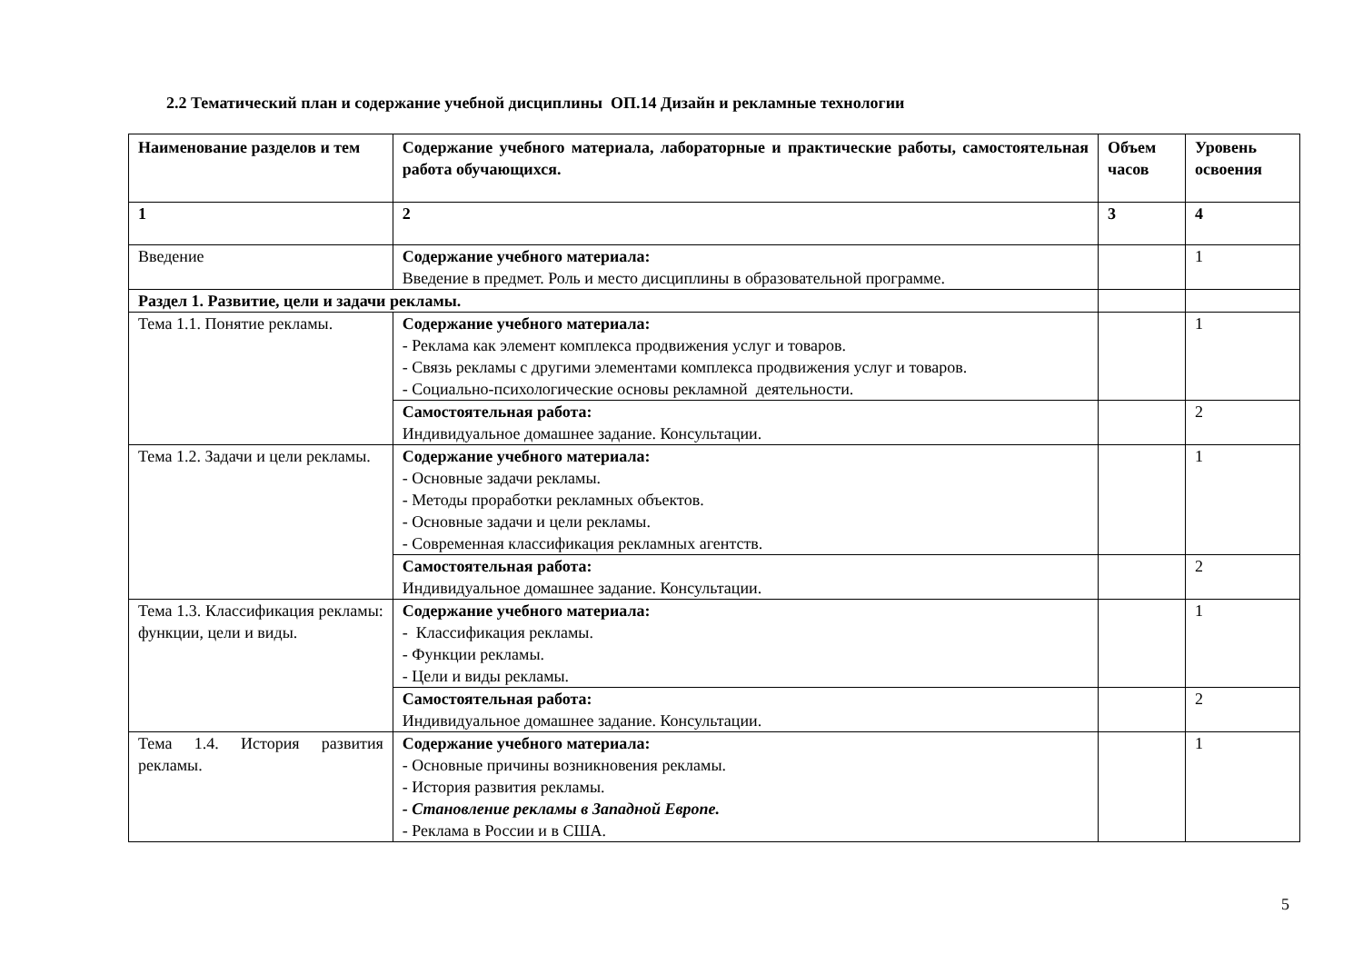2.2 Тематический план и содержание учебной дисциплины ОП.14 Дизайн и рекламные технологии
| Наименование разделов и тем | Содержание учебного материала, лабораторные и практические работы, самостоятельная работа обучающихся. | Объем часов | Уровень освоения |
| --- | --- | --- | --- |
| 1 | 2 | 3 | 4 |
| Введение | Содержание учебного материала: Введение в предмет. Роль и место дисциплины в образовательной программе. | | 1 |
| Раздел 1. Развитие, цели и задачи рекламы. | | | |
| Тема 1.1. Понятие рекламы. | Содержание учебного материала: - Реклама как элемент комплекса продвижения услуг и товаров. - Связь рекламы с другими элементами комплекса продвижения услуг и товаров. - Социально-психологические основы рекламной деятельности. | | 1 |
| | Самостоятельная работа: Индивидуальное домашнее задание. Консультации. | | 2 |
| Тема 1.2. Задачи и цели рекламы. | Содержание учебного материала: - Основные задачи рекламы. - Методы проработки рекламных объектов. - Основные задачи и цели рекламы. - Современная классификация рекламных агентств. | | 1 |
| | Самостоятельная работа: Индивидуальное домашнее задание. Консультации. | | 2 |
| Тема 1.3. Классификация рекламы: функции, цели и виды. | Содержание учебного материала: - Классификация рекламы. - Функции рекламы. - Цели и виды рекламы. | | 1 |
| | Самостоятельная работа: Индивидуальное домашнее задание. Консультации. | | 2 |
| Тема 1.4. История развития рекламы. | Содержание учебного материала: - Основные причины возникновения рекламы. - История развития рекламы. - Становление рекламы в Западной Европе. - Реклама в России и в США. | | 1 |
5